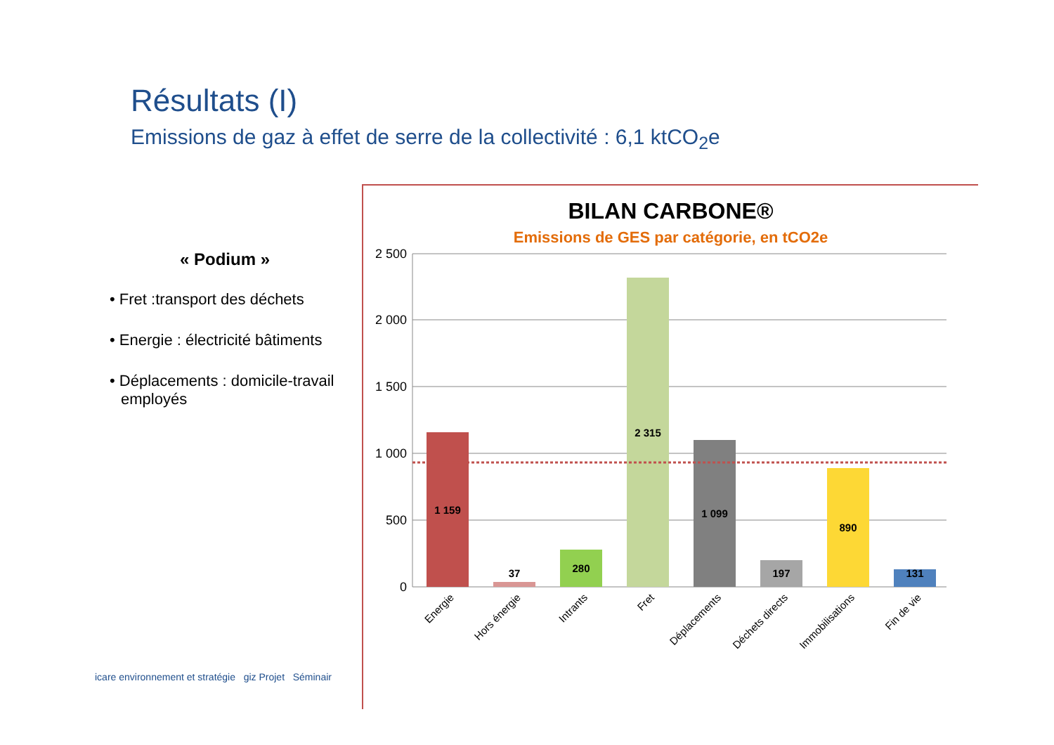Résultats (I)
Emissions de gaz à effet de serre de la collectivité : 6,1 ktCO<sub>2</sub>e
« Podium »
• Fret :transport des déchets
• Energie : électricité bâtiments
• Déplacements : domicile-travail employés
BILAN CARBONE®
Emissions de GES par catégorie, en tCO2e
2 500
2 000
1 500
1 000
500
0
1 159
37
280
2 315
1 099
197
890
131
Energie
Hors énergie
Intrants
Fret
Déplacements
Déchets directs
Immobilisations
Fin de vie
icare environnement et stratégie giz Projet Séminair